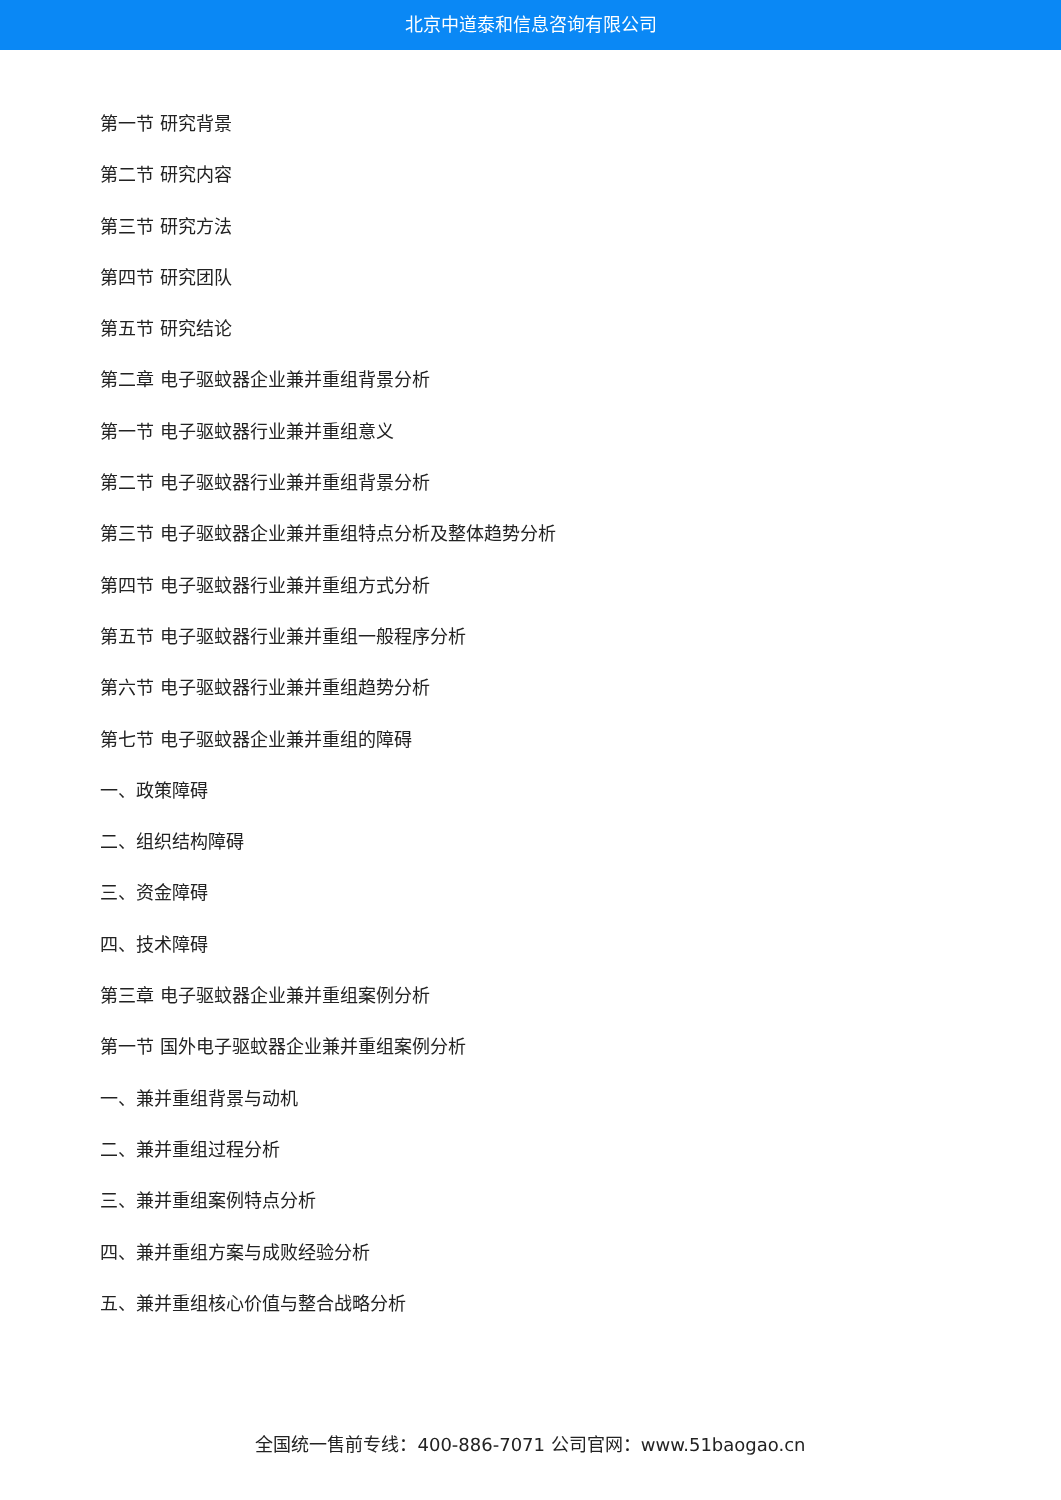北京中道泰和信息咨询有限公司
第一节 研究背景
第二节 研究内容
第三节 研究方法
第四节 研究团队
第五节 研究结论
第二章 电子驱蚊器企业兼并重组背景分析
第一节 电子驱蚊器行业兼并重组意义
第二节 电子驱蚊器行业兼并重组背景分析
第三节 电子驱蚊器企业兼并重组特点分析及整体趋势分析
第四节 电子驱蚊器行业兼并重组方式分析
第五节 电子驱蚊器行业兼并重组一般程序分析
第六节 电子驱蚊器行业兼并重组趋势分析
第七节 电子驱蚊器企业兼并重组的障碍
一、政策障碍
二、组织结构障碍
三、资金障碍
四、技术障碍
第三章 电子驱蚊器企业兼并重组案例分析
第一节 国外电子驱蚊器企业兼并重组案例分析
一、兼并重组背景与动机
二、兼并重组过程分析
三、兼并重组案例特点分析
四、兼并重组方案与成败经验分析
五、兼并重组核心价值与整合战略分析
全国统一售前专线：400-886-7071 公司官网：www.51baogao.cn